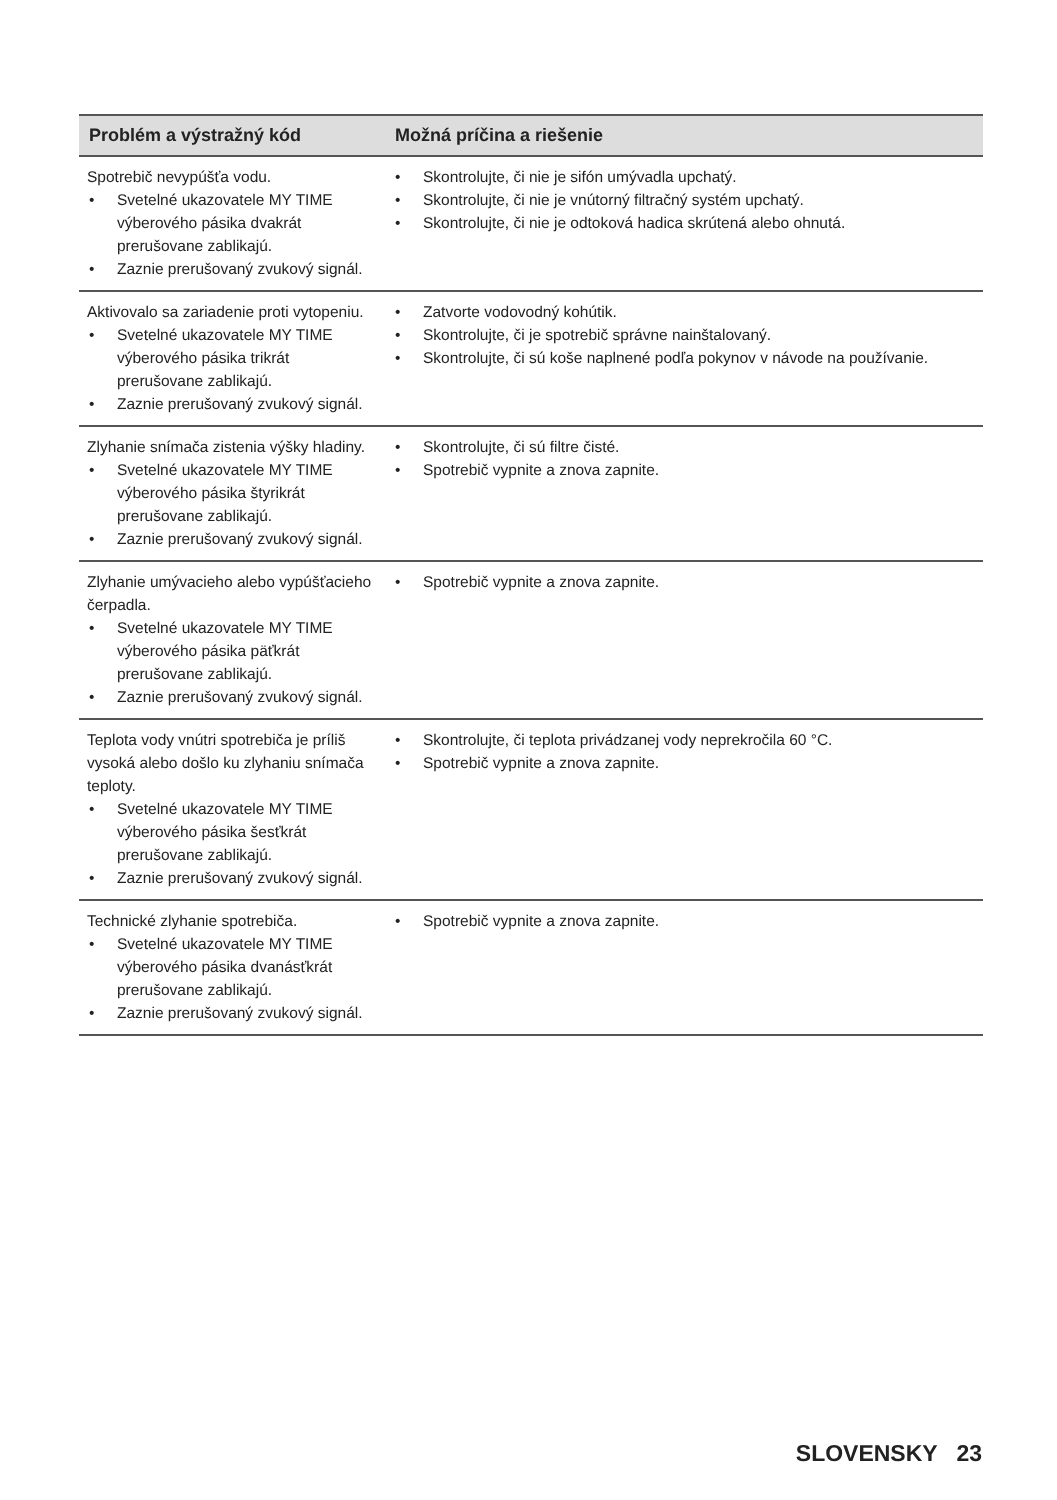| Problém a výstražný kód | Možná príčina a riešenie |
| --- | --- |
| Spotrebič nevypúšťa vodu. • Svetelné ukazovatele MY TIME výberového pásika dvakrát prerušovane zablikajú. • Zaznie prerušovaný zvukový signál. | • Skontrolujte, či nie je sifón umývadla upchatý. • Skontrolujte, či nie je vnútorný filtračný systém upchatý. • Skontrolujte, či nie je odtoková hadica skrútená alebo ohnutá. |
| Aktivovalo sa zariadenie proti vytopeniu. • Svetelné ukazovatele MY TIME výberového pásika trikrát prerušovane zablikajú. • Zaznie prerušovaný zvukový signál. | • Zatvorte vodovodný kohútik. • Skontrolujte, či je spotrebič správne nainštalovaný. • Skontrolujte, či sú koše naplnené podľa pokynov v návode na používanie. |
| Zlyhanie snímača zistenia výšky hladiny. • Svetelné ukazovatele MY TIME výberového pásika štyrikrát prerušovane zablikajú. • Zaznie prerušovaný zvukový signál. | • Skontrolujte, či sú filtre čisté. • Spotrebič vypnite a znova zapnite. |
| Zlyhanie umývacieho alebo vypúšťacieho čerpadla. • Svetelné ukazovatele MY TIME výberového pásika päťkrát prerušovane zablikajú. • Zaznie prerušovaný zvukový signál. | • Spotrebič vypnite a znova zapnite. |
| Teplota vody vnútri spotrebiča je príliš vysoká alebo došlo ku zlyhaniu snímača teploty. • Svetelné ukazovatele MY TIME výberového pásika šesťkrát prerušovane zablikajú. • Zaznie prerušovaný zvukový signál. | • Skontrolujte, či teplota privádzanej vody neprekročila 60 °C. • Spotrebič vypnite a znova zapnite. |
| Technické zlyhanie spotrebiča. • Svetelné ukazovatele MY TIME výberového pásika dvanásťkrát prerušovane zablikajú. • Zaznie prerušovaný zvukový signál. | • Spotrebič vypnite a znova zapnite. |
SLOVENSKY 23